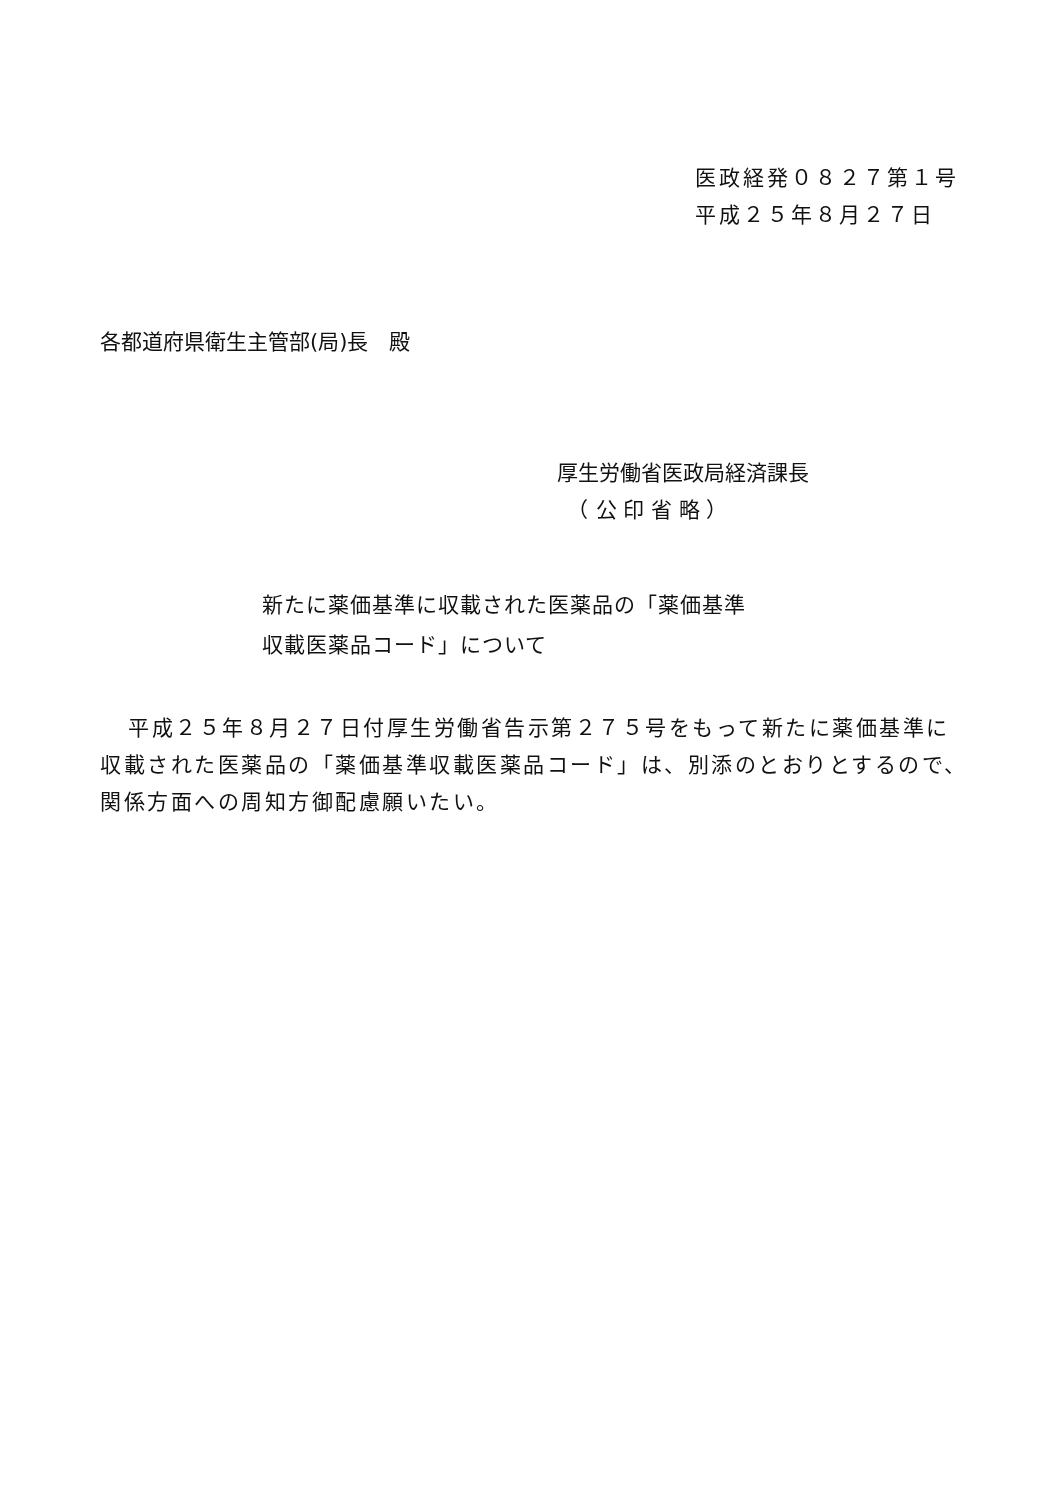医政経発０８２７第１号
平成２５年８月２７日
各都道府県衛生主管部(局)長　殿
厚生労働省医政局経済課長
　（ 公 印 省 略 ）
新たに薬価基準に収載された医薬品の「薬価基準
収載医薬品コード」について
平成２５年８月２７日付厚生労働省告示第２７５号をもって新たに薬価基準に収載された医薬品の「薬価基準収載医薬品コード」は、別添のとおりとするので、関係方面への周知方御配慮願いたい。